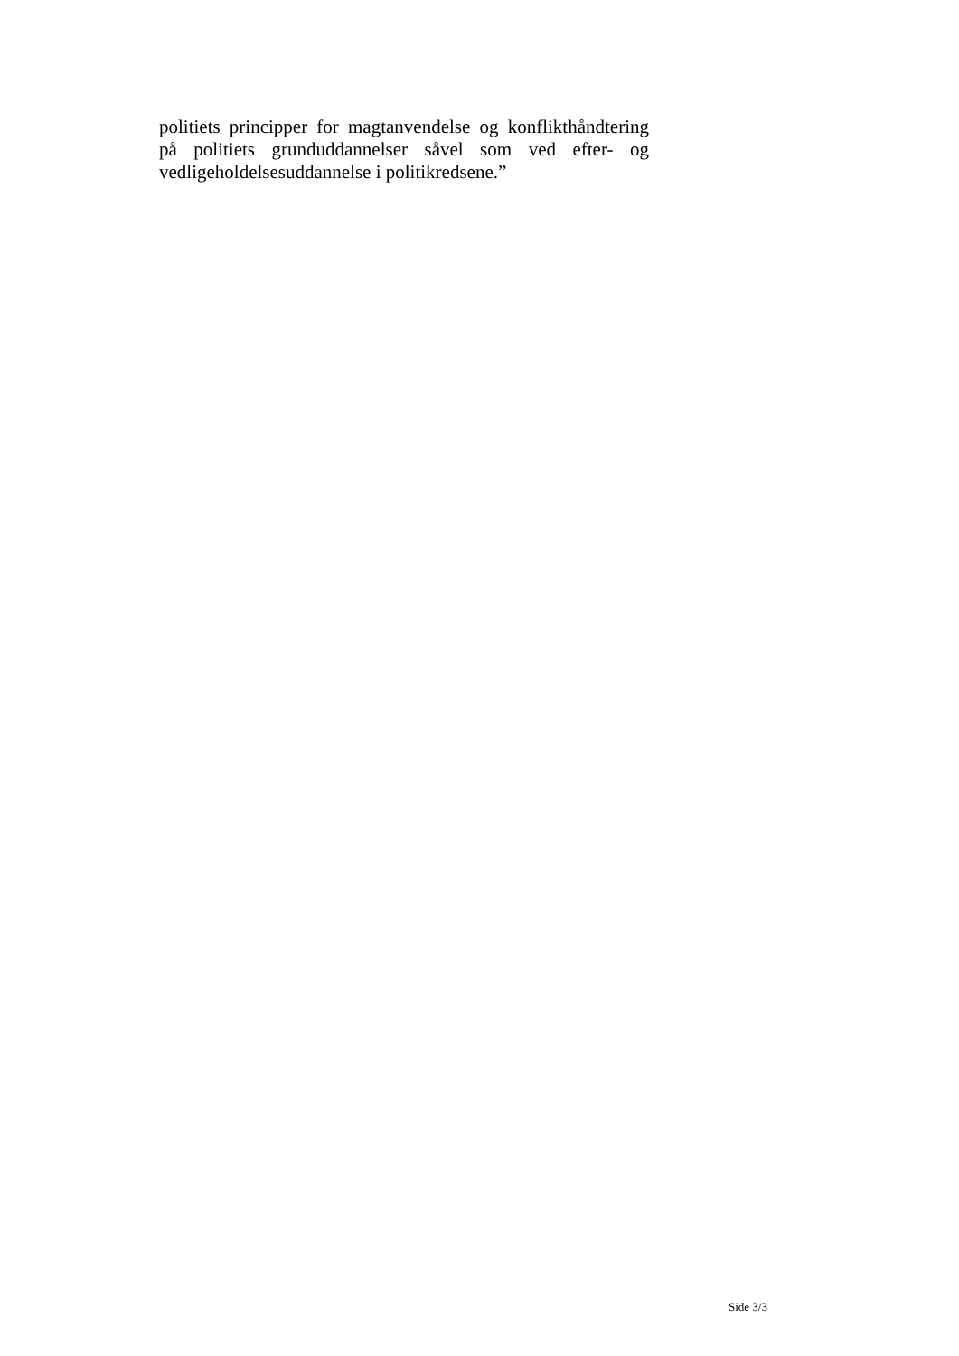politiets principper for magtanvendelse og konflikthåndtering på politiets grunduddannelser såvel som ved efter- og vedligeholdelsesuddannelse i politikredsene.”
Side 3/3